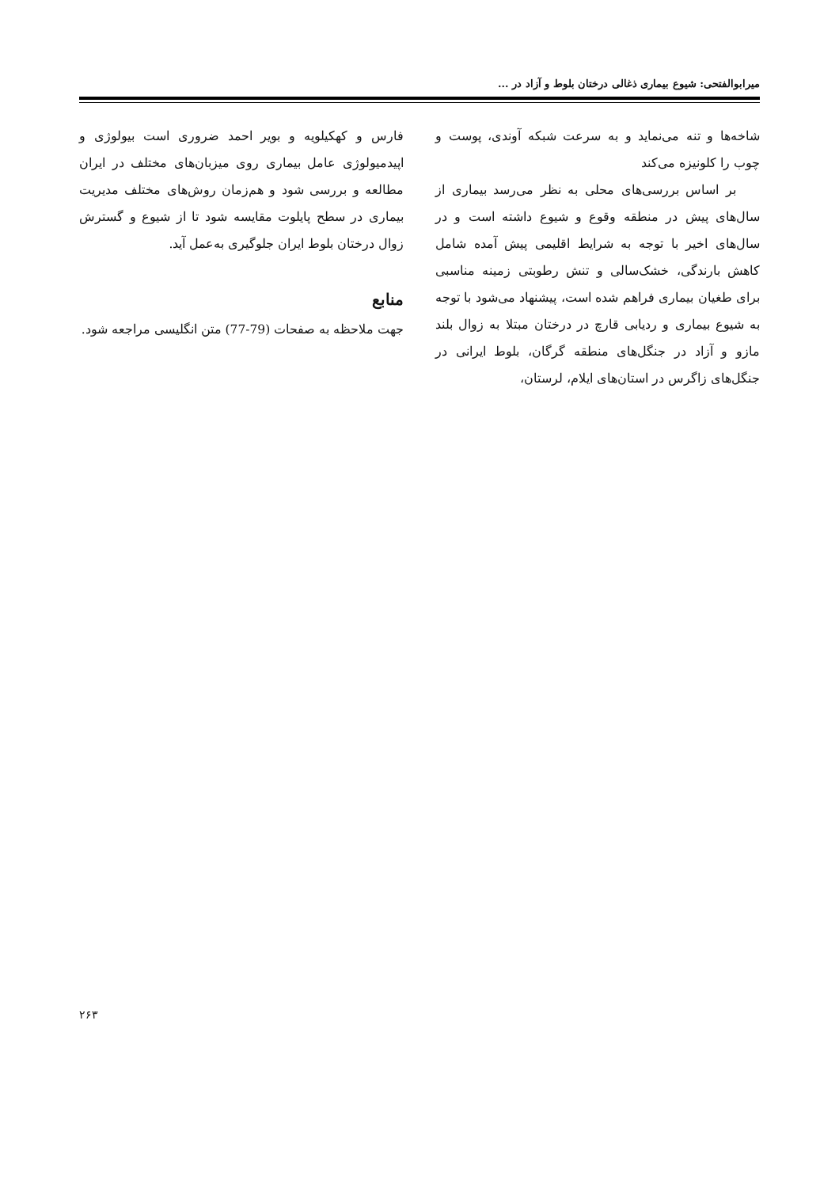میرابوالفتحی: شیوع بیماری ذغالی درختان بلوط و آزاد در ...
شاخه‌ها و تنه می‌نماید و به سرعت شبکه آوندی، پوست و چوب را کلونیزه می‌کند
بر اساس بررسی‌های محلی به نظر می‌رسد بیماری از سال‌های پیش در منطقه وقوع و شیوع داشته است و در سال‌های اخیر با توجه به شرایط اقلیمی پیش آمده شامل کاهش بارندگی، خشک‌سالی و تنش رطوبتی زمینه مناسبی برای طغیان بیماری فراهم شده است، پیشنهاد می‌شود با توجه به شیوع بیماری و ردیابی قارچ در درختان مبتلا به زوال بلند مازو و آزاد در جنگل‌های منطقه گرگان، بلوط ایرانی در جنگل‌های زاگرس در استان‌های ایلام، لرستان،
فارس و کهکیلویه و بویر احمد ضروری است بیولوژی و اپیدمیولوژی عامل بیماری روی میزبان‌های مختلف در ایران مطالعه و بررسی شود و هم‌زمان روش‌های مختلف مدیریت بیماری در سطح پایلوت مقایسه شود تا از شیوع و گسترش زوال درختان بلوط ایران جلوگیری به‌عمل آید.
منابع
جهت ملاحظه به صفحات (79-77) متن انگلیسی مراجعه شود.
۲۶۳